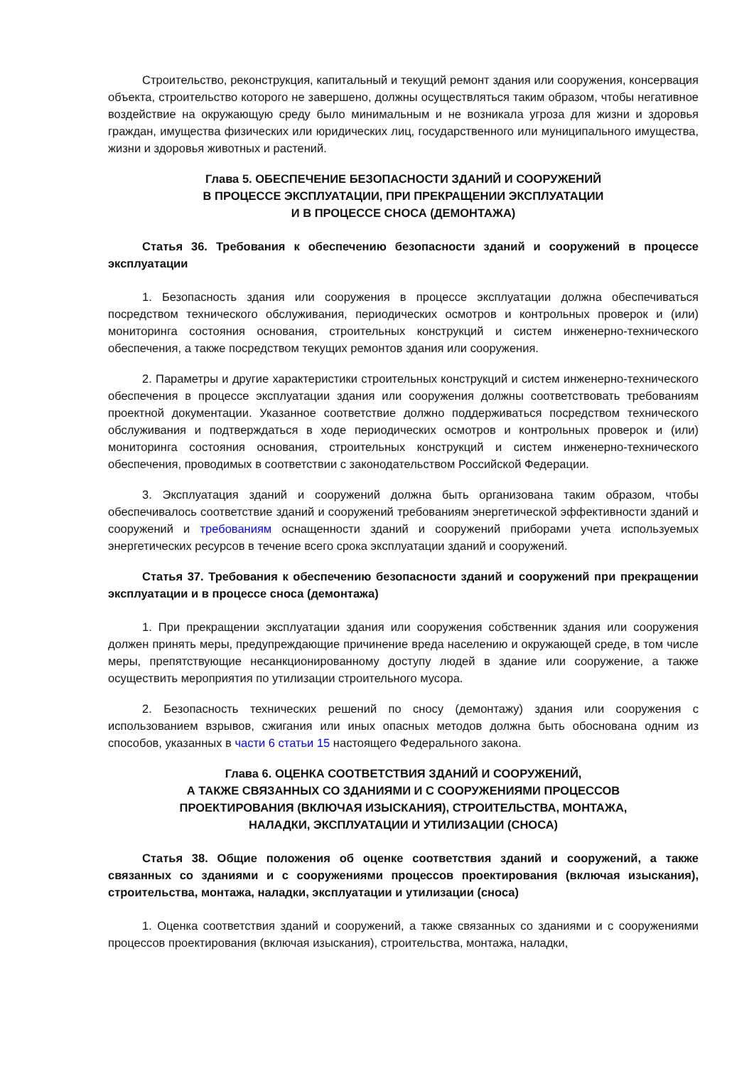Строительство, реконструкция, капитальный и текущий ремонт здания или сооружения, консервация объекта, строительство которого не завершено, должны осуществляться таким образом, чтобы негативное воздействие на окружающую среду было минимальным и не возникала угроза для жизни и здоровья граждан, имущества физических или юридических лиц, государственного или муниципального имущества, жизни и здоровья животных и растений.
Глава 5. ОБЕСПЕЧЕНИЕ БЕЗОПАСНОСТИ ЗДАНИЙ И СООРУЖЕНИЙ
В ПРОЦЕССЕ ЭКСПЛУАТАЦИИ, ПРИ ПРЕКРАЩЕНИИ ЭКСПЛУАТАЦИИ
И В ПРОЦЕССЕ СНОСА (ДЕМОНТАЖА)
Статья 36. Требования к обеспечению безопасности зданий и сооружений в процессе эксплуатации
1. Безопасность здания или сооружения в процессе эксплуатации должна обеспечиваться посредством технического обслуживания, периодических осмотров и контрольных проверок и (или) мониторинга состояния основания, строительных конструкций и систем инженерно-технического обеспечения, а также посредством текущих ремонтов здания или сооружения.
2. Параметры и другие характеристики строительных конструкций и систем инженерно-технического обеспечения в процессе эксплуатации здания или сооружения должны соответствовать требованиям проектной документации. Указанное соответствие должно поддерживаться посредством технического обслуживания и подтверждаться в ходе периодических осмотров и контрольных проверок и (или) мониторинга состояния основания, строительных конструкций и систем инженерно-технического обеспечения, проводимых в соответствии с законодательством Российской Федерации.
3. Эксплуатация зданий и сооружений должна быть организована таким образом, чтобы обеспечивалось соответствие зданий и сооружений требованиям энергетической эффективности зданий и сооружений и требованиям оснащенности зданий и сооружений приборами учета используемых энергетических ресурсов в течение всего срока эксплуатации зданий и сооружений.
Статья 37. Требования к обеспечению безопасности зданий и сооружений при прекращении эксплуатации и в процессе сноса (демонтажа)
1. При прекращении эксплуатации здания или сооружения собственник здания или сооружения должен принять меры, предупреждающие причинение вреда населению и окружающей среде, в том числе меры, препятствующие несанкционированному доступу людей в здание или сооружение, а также осуществить мероприятия по утилизации строительного мусора.
2. Безопасность технических решений по сносу (демонтажу) здания или сооружения с использованием взрывов, сжигания или иных опасных методов должна быть обоснована одним из способов, указанных в части 6 статьи 15 настоящего Федерального закона.
Глава 6. ОЦЕНКА СООТВЕТСТВИЯ ЗДАНИЙ И СООРУЖЕНИЙ,
А ТАКЖЕ СВЯЗАННЫХ СО ЗДАНИЯМИ И С СООРУЖЕНИЯМИ ПРОЦЕССОВ
ПРОЕКТИРОВАНИЯ (ВКЛЮЧАЯ ИЗЫСКАНИЯ), СТРОИТЕЛЬСТВА, МОНТАЖА,
НАЛАДКИ, ЭКСПЛУАТАЦИИ И УТИЛИЗАЦИИ (СНОСА)
Статья 38. Общие положения об оценке соответствия зданий и сооружений, а также связанных со зданиями и с сооружениями процессов проектирования (включая изыскания), строительства, монтажа, наладки, эксплуатации и утилизации (сноса)
1. Оценка соответствия зданий и сооружений, а также связанных со зданиями и с сооружениями процессов проектирования (включая изыскания), строительства, монтажа, наладки,